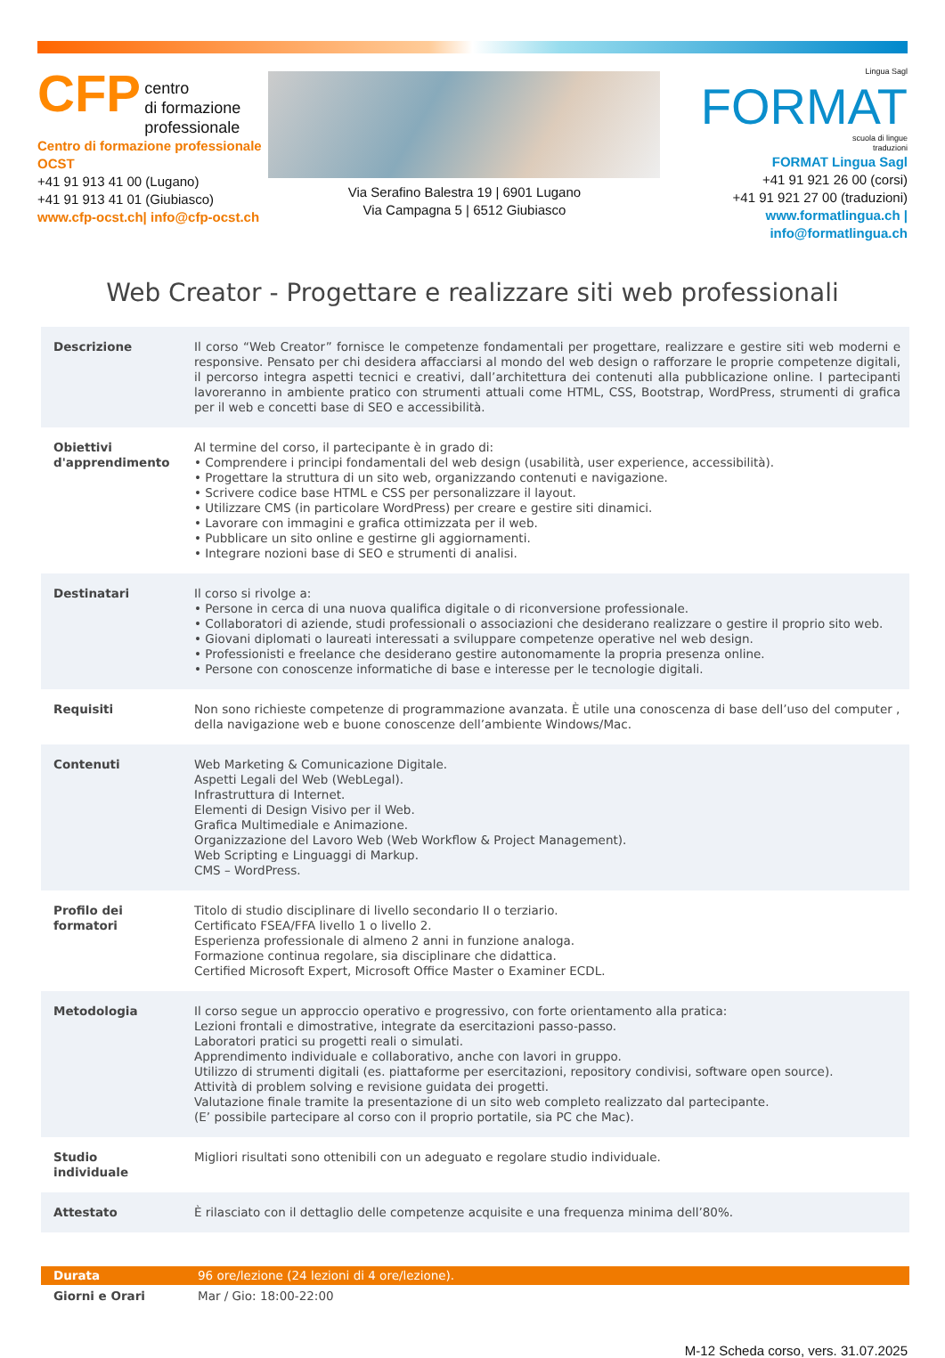CFP centro
di formazione
professionale
Centro di formazione professionale OCST
+41 91 913 41 00 (Lugano)
+41 91 913 41 01 (Giubiasco)
www.cfp-ocst.ch| info@cfp-ocst.ch
Via Serafino Balestra 19 | 6901 Lugano
Via Campagna 5 | 6512 Giubiasco
Lingua Sagl
FORMAT
scuola di lingue
traduzioni
FORMAT Lingua Sagl
+41 91 921 26 00 (corsi)
+41 91 921 27 00 (traduzioni)
www.formatlingua.ch | info@formatlingua.ch
Web Creator - Progettare e realizzare siti web professionali
| Descrizione | Il corso “Web Creator” fornisce le competenze fondamentali per progettare, realizzare e gestire siti web moderni e responsive. Pensato per chi desidera affacciarsi al mondo del web design o rafforzare le proprie competenze digitali, il percorso integra aspetti tecnici e creativi, dall’architettura dei contenuti alla pubblicazione online. I partecipanti lavoreranno in ambiente pratico con strumenti attuali come HTML, CSS, Bootstrap, WordPress, strumenti di grafica per il web e concetti base di SEO e accessibilità. |
| Obiettivi d'apprendimento | Al termine del corso, il partecipante è in grado di: • Comprendere i principi fondamentali del web design (usabilità, user experience, accessibilità). • Progettare la struttura di un sito web, organizzando contenuti e navigazione. • Scrivere codice base HTML e CSS per personalizzare il layout. • Utilizzare CMS (in particolare WordPress) per creare e gestire siti dinamici. • Lavorare con immagini e grafica ottimizzata per il web. • Pubblicare un sito online e gestirne gli aggiornamenti. • Integrare nozioni base di SEO e strumenti di analisi. |
| Destinatari | Il corso si rivolge a: • Persone in cerca di una nuova qualifica digitale o di riconversione professionale. • Collaboratori di aziende, studi professionali o associazioni che desiderano realizzare o gestire il proprio sito web. • Giovani diplomati o laureati interessati a sviluppare competenze operative nel web design. • Professionisti e freelance che desiderano gestire autonomamente la propria presenza online. • Persone con conoscenze informatiche di base e interesse per le tecnologie digitali. |
| Requisiti | Non sono richieste competenze di programmazione avanzata. È utile una conoscenza di base dell’uso del computer , della navigazione web e buone conoscenze dell’ambiente Windows/Mac. |
| Contenuti | Web Marketing & Comunicazione Digitale. Aspetti Legali del Web (WebLegal). Infrastruttura di Internet. Elementi di Design Visivo per il Web. Grafica Multimediale e Animazione. Organizzazione del Lavoro Web (Web Workflow & Project Management). Web Scripting e Linguaggi di Markup. CMS – WordPress. |
| Profilo dei formatori | Titolo di studio disciplinare di livello secondario II o terziario. Certificato FSEA/FFA livello 1 o livello 2. Esperienza professionale di almeno 2 anni in funzione analoga. Formazione continua regolare, sia disciplinare che didattica. Certified Microsoft Expert, Microsoft Office Master o Examiner ECDL. |
| Metodologia | Il corso segue un approccio operativo e progressivo, con forte orientamento alla pratica: Lezioni frontali e dimostrative, integrate da esercitazioni passo-passo. Laboratori pratici su progetti reali o simulati. Apprendimento individuale e collaborativo, anche con lavori in gruppo. Utilizzo di strumenti digitali (es. piattaforme per esercitazioni, repository condivisi, software open source). Attività di problem solving e revisione guidata dei progetti. Valutazione finale tramite la presentazione di un sito web completo realizzato dal partecipante. (E’ possibile partecipare al corso con il proprio portatile, sia PC che Mac). |
| Studio individuale | Migliori risultati sono ottenibili con un adeguato e regolare studio individuale. |
| Attestato | È rilasciato con il dettaglio delle competenze acquisite e una frequenza minima dell’80%. |
| Durata | 96 ore/lezione (24 lezioni di 4 ore/lezione). |
| Giorni e Orari | Mar / Gio: 18:00-22:00 |
M-12 Scheda corso, vers. 31.07.2025